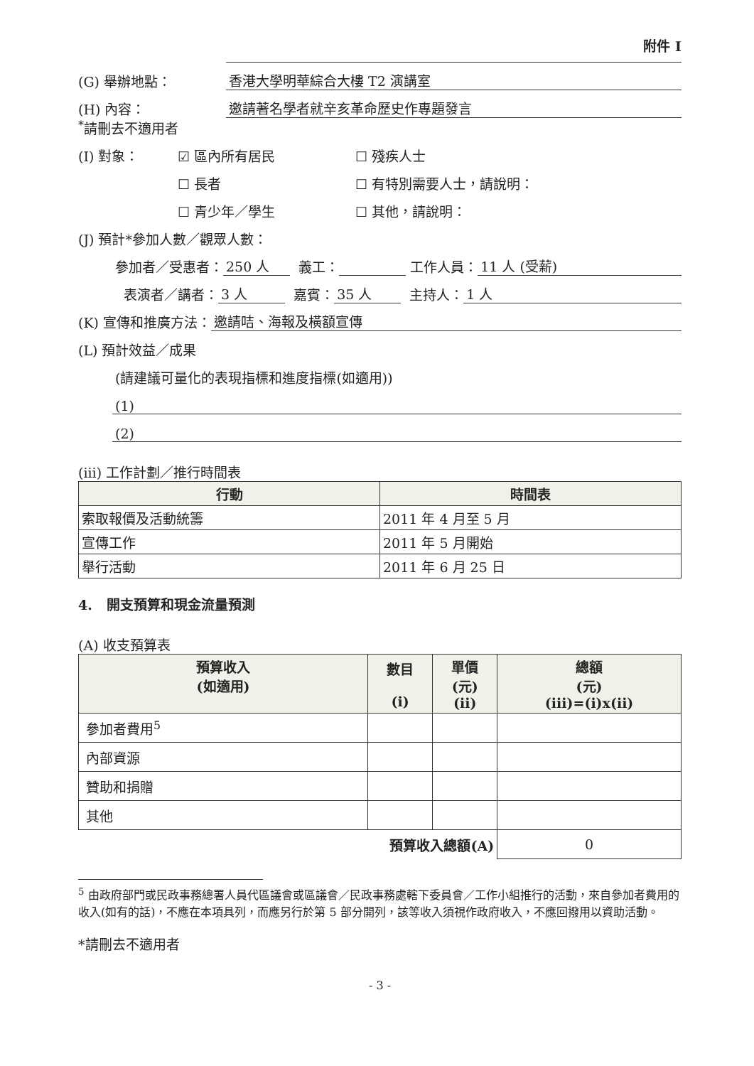附件 I
(G) 舉辦地點： 香港大學明華綜合大樓 T2 演講室
(H) 內容： 邀請著名學者就辛亥革命歷史作專題發言
<sup>*</sup> 請刪去不適用者
(I) 對象： ☑ 區內所有居民 ☐ 殘疾人士
☐ 長者 ☐ 有特別需要人士，請說明：
☐ 青少年／學生 ☐ 其他，請說明：
(J) 預計*參加人數／觀眾人數：
參加者／受惠者： 250 人 義工： 工作人員： 11 人 (受薪)
表演者／講者： 3 人 嘉賓： 35 人 主持人： 1 人
(K) 宣傳和推廣方法： 邀請咭、海報及橫額宣傳
(L) 預計效益／成果
(請建議可量化的表現指標和進度指標(如適用))
(1)
(2)
(iii) 工作計劃／推行時間表
| 行動 | 時間表 |
| --- | --- |
| 索取報價及活動統籌 | 2011 年 4 月至 5 月 |
| 宣傳工作 | 2011 年 5 月開始 |
| 舉行活動 | 2011 年 6 月 25 日 |
4. 開支預算和現金流量預測
(A) 收支預算表
| 預算收入 (如適用) | 數目 (i) | 單價 (元) (ii) | 總額 (元) (iii)=(i)x(ii) |
| --- | --- | --- | --- |
| 參加者費用<sup>5</sup> | | | |
| 內部資源 | | | |
| 贊助和捐贈 | | | |
| 其他 | | | |
| 預算收入總額(A) | | | 0 |
<sup>5</sup> 由政府部門或民政事務總署人員代區議會或區議會／民政事務處轄下委員會／工作小組推行的活動，來自參加者費用的收入(如有的話)，不應在本項具列，而應另行於第 5 部分開列，該等收入須視作政府收入，不應回撥用以資助活動。
*請刪去不適用者
- 3 -